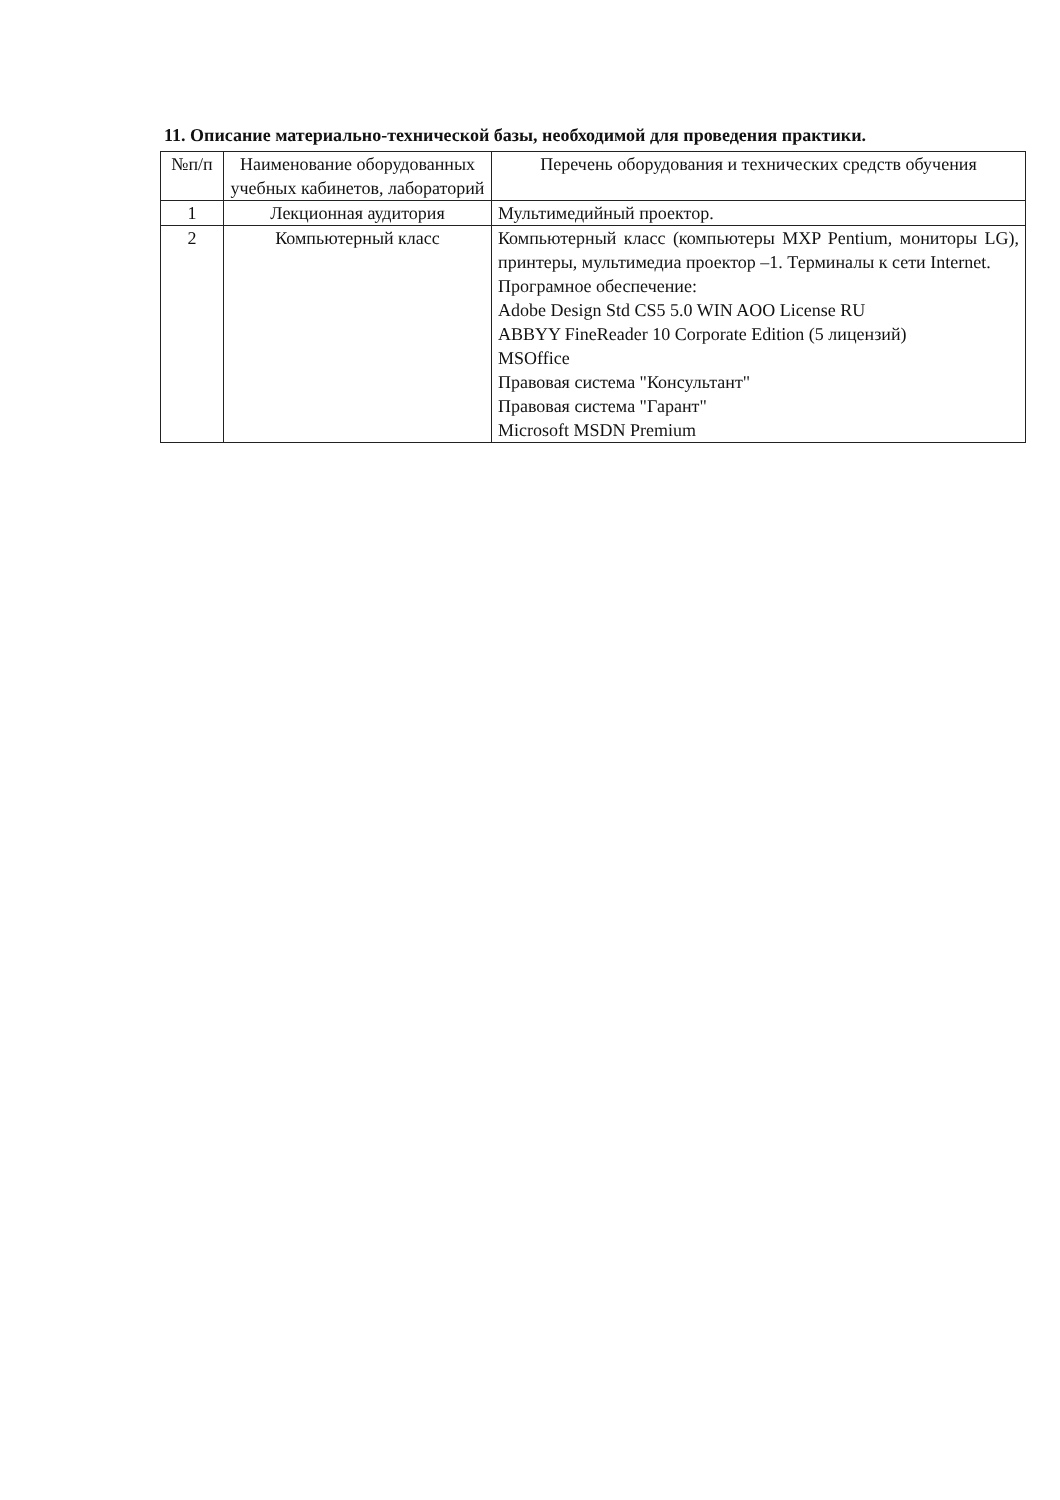11. Описание материально-технической базы, необходимой для проведения практики.
| №п/п | Наименование оборудованных учебных кабинетов, лабораторий | Перечень оборудования и технических средств обучения |
| --- | --- | --- |
| 1 | Лекционная аудитория | Мультимедийный проектор. |
| 2 | Компьютерный класс | Компьютерный класс (компьютеры MXP Pentium, мониторы LG), принтеры, мультимедиа проектор –1. Терминалы к сети Internet. Програмное обеспечение: Adobe Design Std CS5 5.0 WIN AOO License RU ABBYY FineReader 10 Corporate Edition (5 лицензий) MSOffice Правовая система "Консультант" Правовая система "Гарант" Microsoft MSDN Premium |